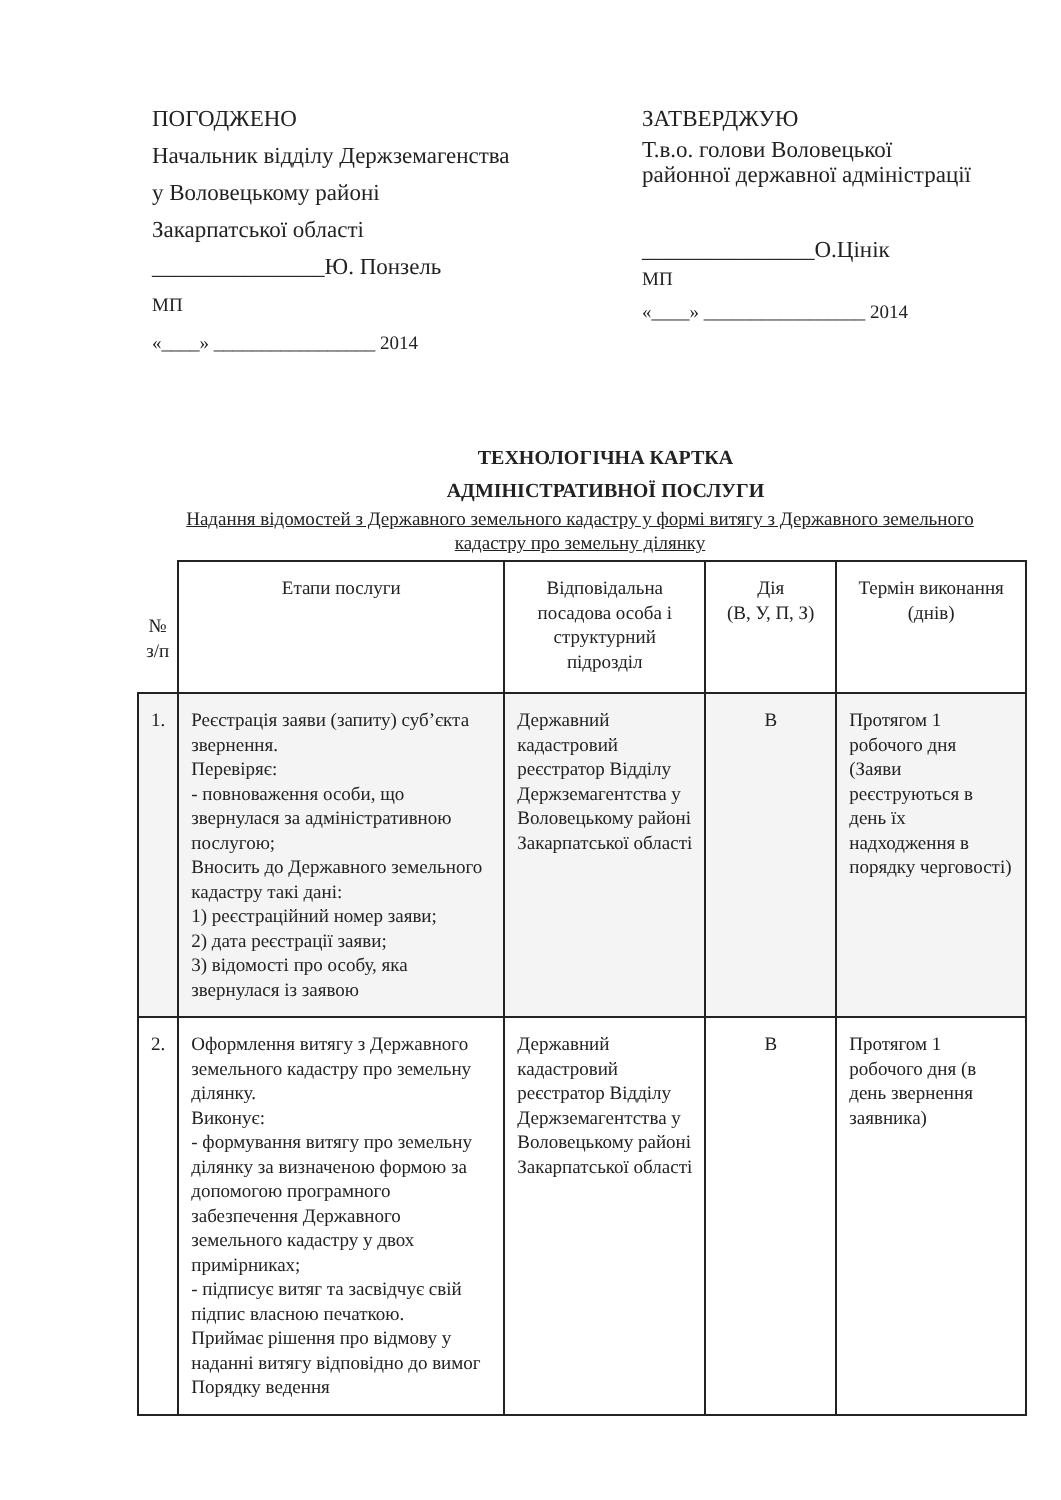ПОГОДЖЕНО
Начальник відділу Держземагенства
у Воловецькому районі
Закарпатської області
_______________Ю. Понзель
МП
«____» _________________ 2014
ЗАТВЕРДЖУЮ
Т.в.о. голови Воловецької
районної державної адміністрації
_______________О.Цінік
МП
«____» _________________ 2014
ТЕХНОЛОГІЧНА КАРТКА
АДМІНІСТРАТИВНОЇ ПОСЛУГИ
Надання відомостей з Державного земельного кадастру у формі витягу з Державного земельного кадастру про земельну ділянку
| № з/п | Етапи послуги | Відповідальна посадова особа і структурний підрозділ | Дія (В, У, П, З) | Термін виконання (днів) |
| 1. | Реєстрація заяви (запиту) суб’єкта звернення. Перевіряє: - повноваження особи, що звернулася за адміністративною послугою; Вносить до Державного земельного кадастру такі дані: 1) реєстраційний номер заяви; 2) дата реєстрації заяви; 3) відомості про особу, яка звернулася із заявою | Державний кадастровий реєстратор Відділу Держземагентства у Воловецькому районі Закарпатської області | В | Протягом 1 робочого дня (Заяви реєструються в день їх надходження в порядку черговості) |
| 2. | Оформлення витягу з Державного земельного кадастру про земельну ділянку. Виконує: - формування витягу про земельну ділянку за визначеною формою за допомогою програмного забезпечення Державного земельного кадастру у двох примірниках; - підписує витяг та засвідчує свій підпис власною печаткою. Приймає рішення про відмову у наданні витягу відповідно до вимог Порядку ведення | Державний кадастровий реєстратор Відділу Держземагентства у Воловецькому районі Закарпатської області | В | Протягом 1 робочого дня (в день звернення заявника) |